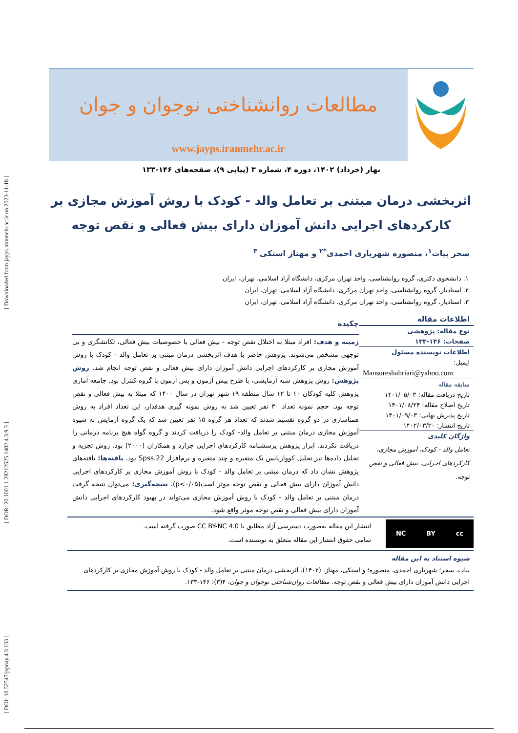[ DOI: 10.52547/jspnay.4.3.133 ] [ DOR: 20.1001.1.28212525.1402.4.3.9.3 ] [ Downloaded from jayps.iranmehr.ac.ir on 2023-11-18 ]
مطالعات روانشناختی نوجوان و جوان
www.jayps.iranmehr.ac.ir
بهار (خرداد) ۱۴۰۲، دوره ۴، شماره ۳ (پیاپی ۹)، صفحه‌های ۱۴۶-۱۳۳
اثربخشی درمان مبتنی بر تعامل والد - کودک با روش آموزش مجازی بر
کارکردهای اجرایی دانش آموزان دارای بیش فعالی و نقص توجه
سحر بیات<sup>۱</sup>، منصوره شهریاری احمدی<sup>*۲</sup> و مهناز استکی<sup>۳</sup>
۱. دانشجوی دکتری، گروه روانشناسی، واحد تهران مرکزی، دانشگاه آزاد اسلامی، تهران، ایران
۲. استادیار، گروه روانشناسی، واحد تهران مرکزی، دانشگاه آزاد اسلامی، تهران، ایران
۳. استادیار، گروه روانشناسی، واحد تهران مرکزی، دانشگاه آزاد اسلامی، تهران، ایران
اطلاعات مقاله
نوع مقاله: پژوهشی
صفحات: ۱۴۶-۱۳۳
اطلاعات نویسنده مسئول
ایمیل:
Mansureshahriari@yahoo.com
سابقه مقاله
تاریخ دریافت مقاله: ۱۴۰۱/۰۵/۰۳
تاریخ اصلاح مقاله: ۱۴۰۱/۰۸/۲۴
تاریخ پذیرش نهایی: ۱۴۰۱/۰۹/۰۳
تاریخ انتشار: ۱۴۰۲/۰۳/۲۰
واژگان کلیدی
تعامل والد - کودک، آموزش مجازی، کارکردهای اجرایی، بیش فعالی و نقص توجه.
چکیده
زمینه و هدف: افراد مبتلا به اختلال نقص توجه - بیش فعالی با خصوصیات بیش فعالی، تکانشگری و بی توجهی مشخص می‌شوند. پژوهش حاضر با هدف اثربخشی درمان مبتنی بر تعامل والد - کودک با روش آموزش مجازی بر کارکردهای اجرایی دانش آموزان دارای بیش فعالی و نقص توجه انجام شد. روش پژوهش: روش پژوهش شبه آزمایشی، با طرح پیش آزمون و پس آزمون با گروه کنترل بود. جامعه آماری پژوهش کلیه کودکان ۱۰ تا ۱۲ سال منطقه ۱۹ شهر تهران در سال ۱۴۰۰ که مبتلا به بیش فعالی و نقص توجه بود. حجم نمونه تعداد ۳۰ نفر تعیین شد به روش نمونه گیری هدفدار، این تعداد افراد به روش همتاسازی در دو گروه تقسیم شدند که تعداد هر گروه ۱۵ نفر تعیین شد که یک گروه آزمایش به شیوه آموزش مجازی درمان مبتنی بر تعامل والد- کودک را دریافت کردند و گروه گواه هیچ برنامه درمانی را دریافت نکردند. ابزار پژوهش پرسشنامه کارکردهای اجرایی جرارد و همکاران (۲۰۰۰) بود. روش تجزیه و تحلیل داده‌ها نیز تحلیل کوواریانس تک متغیره و چند متغیره و نرم‌افزار Spss.22 بود. یافته‌ها: یافته‌های پژوهش نشان داد که درمان مبتنی بر تعامل والد - کودک با روش آموزش مجازی بر کارکردهای اجرایی دانش آموزان دارای بیش فعالی و نقص توجه موثر است(p<۰/۰۵). نتیجه‌گیری: می‌توان نتیجه گرفت درمان مبتنی بر تعامل والد - کودک با روش آموزش مجازی می‌تواند در بهبود کارکردهای اجرایی دانش آموزان دارای بیش فعالی و نقص توجه موثر واقع شود.
cc BY NC
انتشار این مقاله به‌صورت دسترسی آزاد مطابق با CC BY-NC 4.0 صورت گرفته است.
تمامی حقوق انتشار این مقاله متعلق به نویسنده است.
شیوه استناد به این مقاله
بیات، سحر؛ شهریاری احمدی، منصوره؛ و استکی، مهناز. (۱۴۰۲). اثربخشی درمان مبتنی بر تعامل والد - کودک با روش آموزش مجازی بر کارکردهای اجرایی دانش آموزان دارای بیش فعالی و نقص توجه. مطالعات روان‌شناختی نوجوان و جوان، ۴(۳): ۱۴۶-۱۳۳.